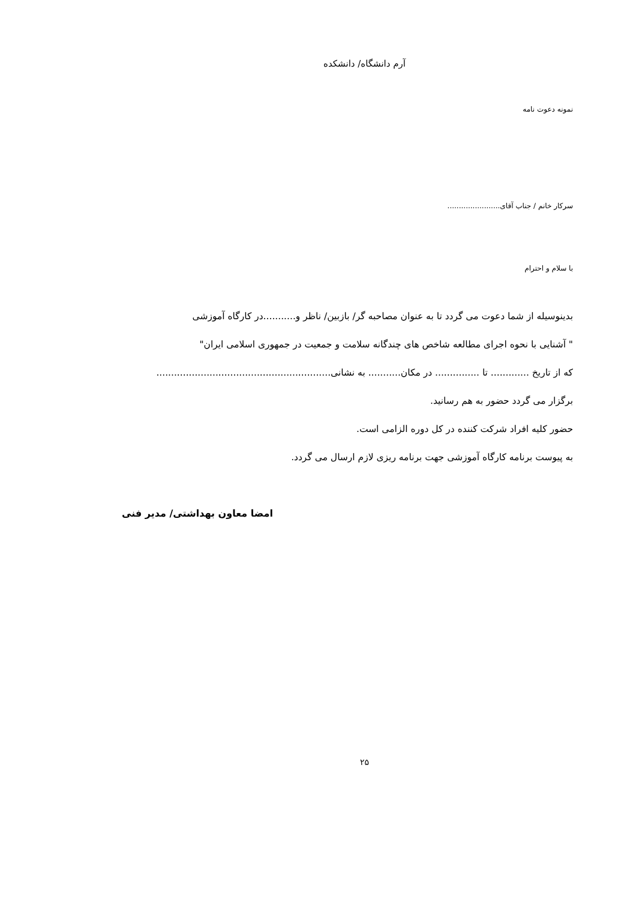آرم دانشگاه/ دانشکده
نمونه دعوت نامه
سرکار خانم / جناب آقای.......................
با سلام و احترام
بدینوسیله از شما دعوت می گردد تا به عنوان مصاحبه گر/ بازبین/ ناظر و...........در کارگاه آموزشی
" آشنایی با نحوه اجرای مطالعه شاخص های چندگانه سلامت و جمعیت در جمهوری اسلامی ایران"
که از تاریخ ............. تا ............... در مکان........... به نشانی...........................................................
برگزار می گردد حضور به هم رسانید.
حضور کلیه افراد شرکت کننده در کل دوره الزامی است.
به پیوست برنامه کارگاه آموزشی جهت برنامه ریزی لازم ارسال می گردد.
امضا معاون بهداشتی/ مدیر فنی
۲۵